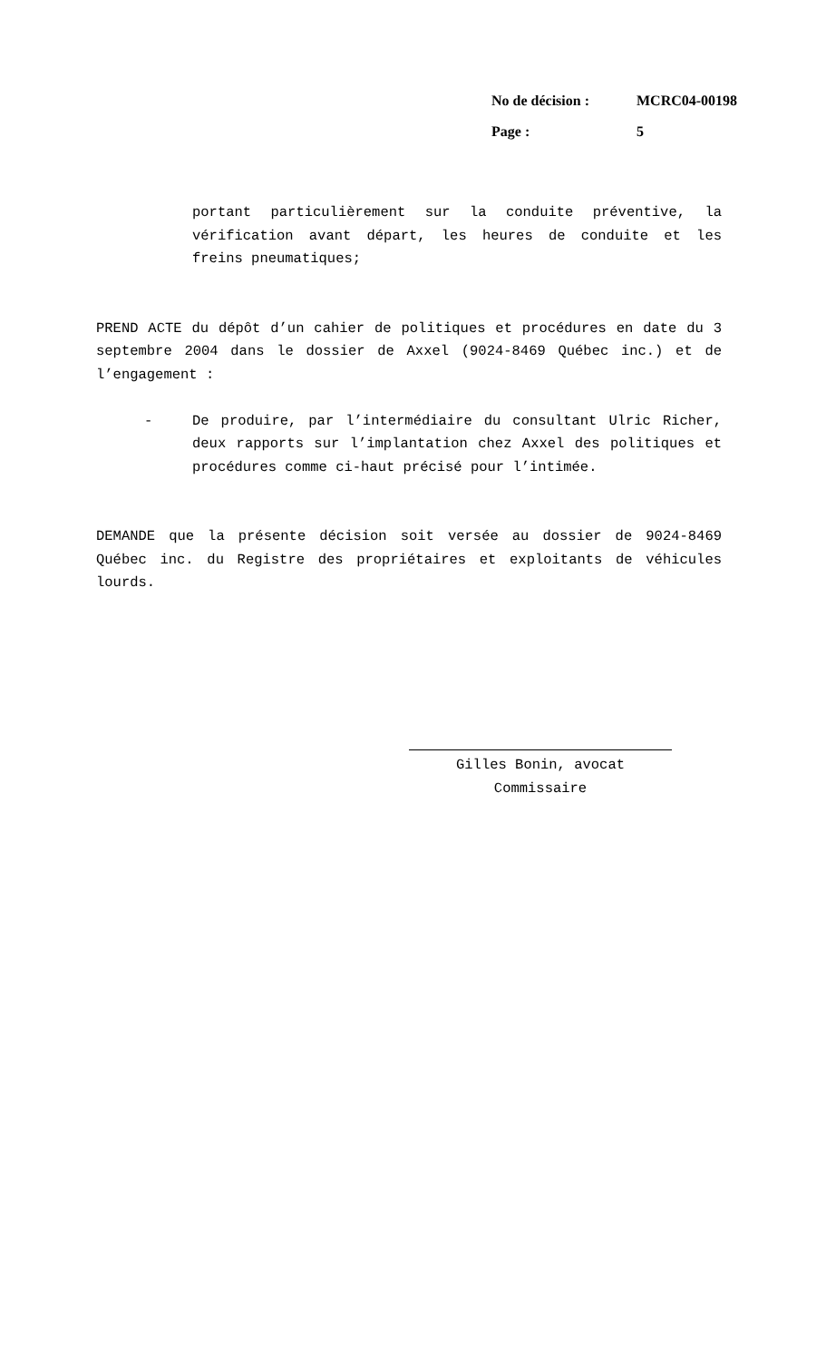No de décision : MCRC04-00198
Page : 5
portant particulièrement sur la conduite préventive, la vérification avant départ, les heures de conduite et les freins pneumatiques;
PREND ACTE du dépôt d’un cahier de politiques et procédures en date du 3 septembre 2004 dans le dossier de Axxel (9024-8469 Québec inc.) et de l’engagement :
- De produire, par l’intermédiaire du consultant Ulric Richer, deux rapports sur l’implantation chez Axxel des politiques et procédures comme ci-haut précisé pour l’intimée.
DEMANDE que la présente décision soit versée au dossier de 9024-8469 Québec inc. du Registre des propriétaires et exploitants de véhicules lourds.
Gilles Bonin, avocat
Commissaire